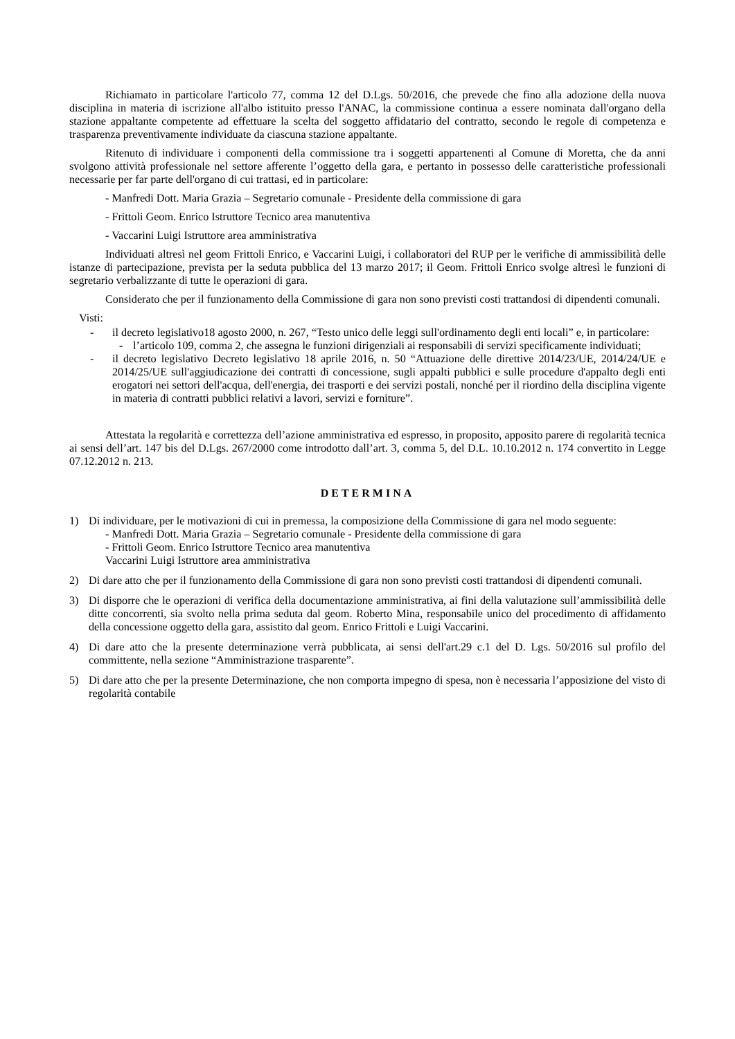Richiamato in particolare l'articolo 77, comma 12 del D.Lgs. 50/2016, che prevede che fino alla adozione della nuova disciplina in materia di iscrizione all'albo istituito presso l'ANAC, la commissione continua a essere nominata dall'organo della stazione appaltante competente ad effettuare la scelta del soggetto affidatario del contratto, secondo le regole di competenza e trasparenza preventivamente individuate da ciascuna stazione appaltante.
Ritenuto di individuare i componenti della commissione tra i soggetti appartenenti al Comune di Moretta, che da anni svolgono attività professionale nel settore afferente l’oggetto della gara, e pertanto in possesso delle caratteristiche professionali necessarie per far parte dell'organo di cui trattasi, ed in particolare:
- Manfredi Dott. Maria Grazia – Segretario comunale - Presidente della commissione di gara
- Frittoli Geom. Enrico Istruttore Tecnico area manutentiva
- Vaccarini Luigi Istruttore area amministrativa
Individuati altresì nel geom Frittoli Enrico, e Vaccarini Luigi, i collaboratori del RUP per le verifiche di ammissibilità delle istanze di partecipazione, prevista per la seduta pubblica del 13 marzo 2017; il Geom. Frittoli Enrico svolge altresì le funzioni di segretario verbalizzante di tutte le operazioni di gara.
Considerato che per il funzionamento della Commissione di gara non sono previsti costi trattandosi di dipendenti comunali.
Visti:
- il decreto legislativo18 agosto 2000, n. 267, “Testo unico delle leggi sull'ordinamento degli enti locali” e, in particolare:
- l’articolo 109, comma 2, che assegna le funzioni dirigenziali ai responsabili di servizi specificamente individuati;
- il decreto legislativo Decreto legislativo 18 aprile 2016, n. 50 “Attuazione delle direttive 2014/23/UE, 2014/24/UE e 2014/25/UE sull'aggiudicazione dei contratti di concessione, sugli appalti pubblici e sulle procedure d'appalto degli enti erogatori nei settori dell'acqua, dell'energia, dei trasporti e dei servizi postali, nonché per il riordino della disciplina vigente in materia di contratti pubblici relativi a lavori, servizi e forniture”.
Attestata la regolarità e correttezza dell’azione amministrativa ed espresso, in proposito, apposito parere di regolarità tecnica ai sensi dell’art. 147 bis del D.Lgs. 267/2000 come introdotto dall’art. 3, comma 5, del D.L. 10.10.2012 n. 174 convertito in Legge 07.12.2012 n. 213.
DETERMINA
1) Di individuare, per le motivazioni di cui in premessa, la composizione della Commissione di gara nel modo seguente:
- Manfredi Dott. Maria Grazia – Segretario comunale - Presidente della commissione di gara
- Frittoli Geom. Enrico Istruttore Tecnico area manutentiva
Vaccarini Luigi Istruttore area amministrativa
2) Di dare atto che per il funzionamento della Commissione di gara non sono previsti costi trattandosi di dipendenti comunali.
3) Di disporre che le operazioni di verifica della documentazione amministrativa, ai fini della valutazione sull’ammissibilità delle ditte concorrenti, sia svolto nella prima seduta dal geom. Roberto Mina, responsabile unico del procedimento di affidamento della concessione oggetto della gara, assistito dal geom. Enrico Frittoli e Luigi Vaccarini.
4) Di dare atto che la presente determinazione verrà pubblicata, ai sensi dell'art.29 c.1 del D. Lgs. 50/2016 sul profilo del committente, nella sezione “Amministrazione trasparente”.
5) Di dare atto che per la presente Determinazione, che non comporta impegno di spesa, non è necessaria l’apposizione del visto di regolarità contabile